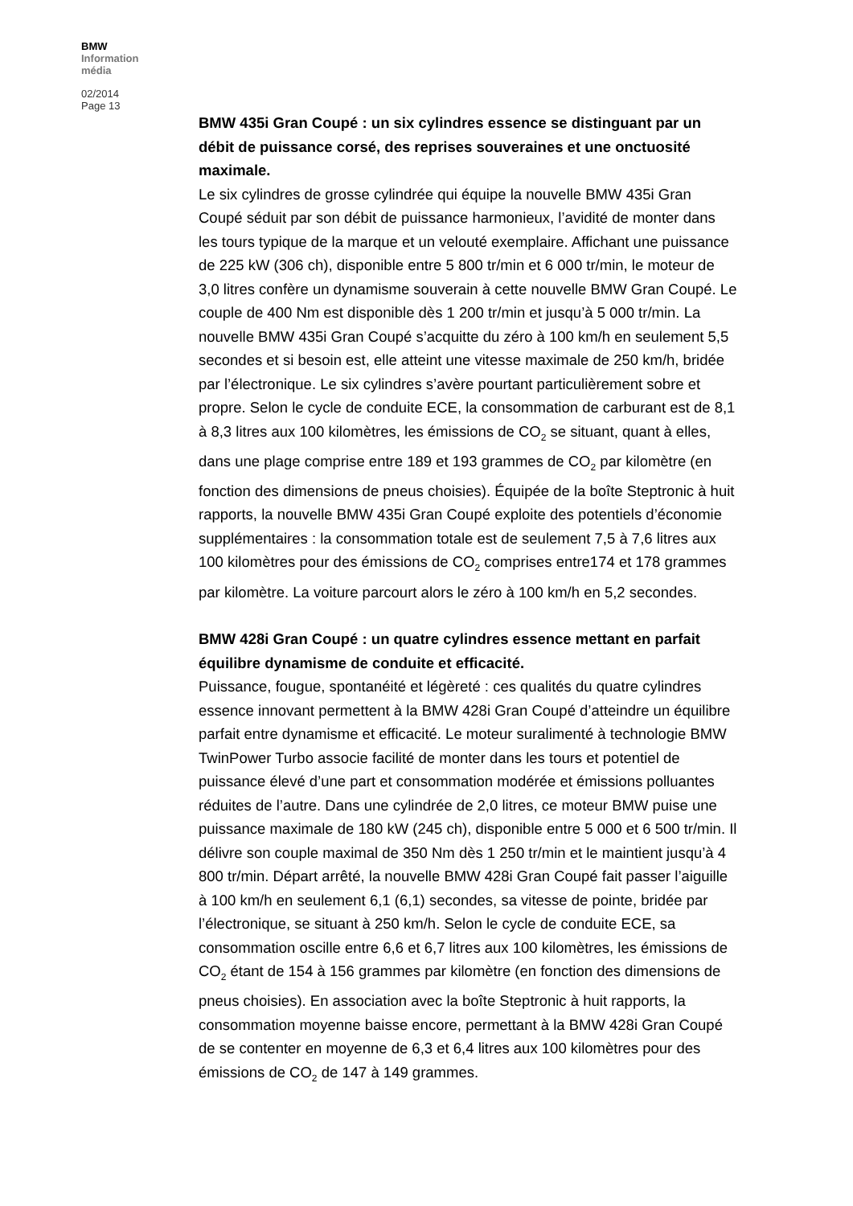BMW
Information
média
02/2014
Page 13
BMW 435i Gran Coupé : un six cylindres essence se distinguant par un débit de puissance corsé, des reprises souveraines et une onctuosité maximale.
Le six cylindres de grosse cylindrée qui équipe la nouvelle BMW 435i Gran Coupé séduit par son débit de puissance harmonieux, l’avidité de monter dans les tours typique de la marque et un velouté exemplaire. Affichant une puissance de 225 kW (306 ch), disponible entre 5 800 tr/min et 6 000 tr/min, le moteur de 3,0 litres confère un dynamisme souverain à cette nouvelle BMW Gran Coupé. Le couple de 400 Nm est disponible dès 1 200 tr/min et jusqu’à 5 000 tr/min. La nouvelle BMW 435i Gran Coupé s’acquitte du zéro à 100 km/h en seulement 5,5 secondes et si besoin est, elle atteint une vitesse maximale de 250 km/h, bridée par l’électronique. Le six cylindres s’avère pourtant particulièrement sobre et propre. Selon le cycle de conduite ECE, la consommation de carburant est de 8,1 à 8,3 litres aux 100 kilomètres, les émissions de CO<sub>2</sub> se situant, quant à elles, dans une plage comprise entre 189 et 193 grammes de CO<sub>2</sub> par kilomètre (en fonction des dimensions de pneus choisies). Équipée de la boîte Steptronic à huit rapports, la nouvelle BMW 435i Gran Coupé exploite des potentiels d’économie supplémentaires : la consommation totale est de seulement 7,5 à 7,6 litres aux 100 kilomètres pour des émissions de CO<sub>2</sub> comprises entre174 et 178 grammes par kilomètre. La voiture parcourt alors le zéro à 100 km/h en 5,2 secondes.
BMW 428i Gran Coupé : un quatre cylindres essence mettant en parfait équilibre dynamisme de conduite et efficacité.
Puissance, fougue, spontanéité et légèreté : ces qualités du quatre cylindres essence innovant permettent à la BMW 428i Gran Coupé d’atteindre un équilibre parfait entre dynamisme et efficacité. Le moteur suralimenté à technologie BMW TwinPower Turbo associe facilité de monter dans les tours et potentiel de puissance élevé d’une part et consommation modérée et émissions polluantes réduites de l’autre. Dans une cylindrée de 2,0 litres, ce moteur BMW puise une puissance maximale de 180 kW (245 ch), disponible entre 5 000 et 6 500 tr/min. Il délivre son couple maximal de 350 Nm dès 1 250 tr/min et le maintient jusqu’à 4 800 tr/min. Départ arrêté, la nouvelle BMW 428i Gran Coupé fait passer l’aiguille à 100 km/h en seulement 6,1 (6,1) secondes, sa vitesse de pointe, bridée par l’électronique, se situant à 250 km/h. Selon le cycle de conduite ECE, sa consommation oscille entre 6,6 et 6,7 litres aux 100 kilomètres, les émissions de CO<sub>2</sub> étant de 154 à 156 grammes par kilomètre (en fonction des dimensions de pneus choisies). En association avec la boîte Steptronic à huit rapports, la consommation moyenne baisse encore, permettant à la BMW 428i Gran Coupé de se contenter en moyenne de 6,3 et 6,4 litres aux 100 kilomètres pour des émissions de CO<sub>2</sub> de 147 à 149 grammes.